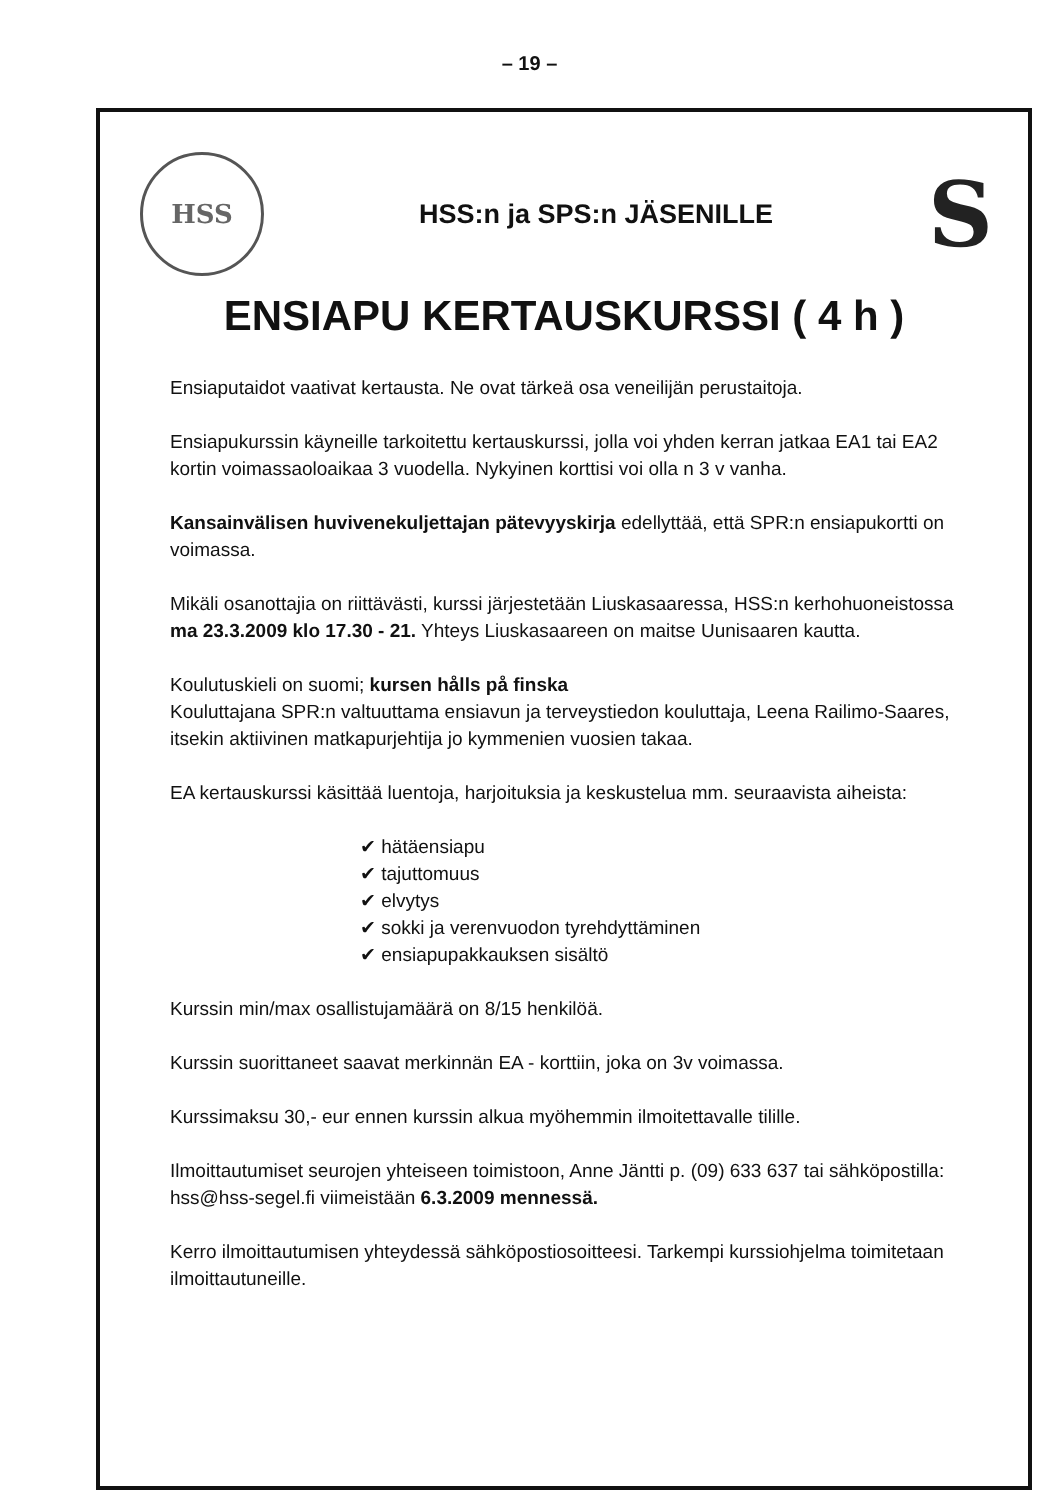– 19 –
HSS
HSS:n ja SPS:n JÄSENILLE
S
ENSIAPU KERTAUSKURSSI ( 4 h )
Ensiaputaidot vaativat kertausta. Ne ovat tärkeä osa veneilijän perustaitoja.
Ensiapukurssin käyneille tarkoitettu kertauskurssi, jolla voi yhden kerran jatkaa EA1 tai EA2 kortin voimassaoloaikaa 3 vuodella. Nykyinen korttisi voi olla n 3 v vanha.
Kansainvälisen huvivenekuljettajan pätevyyskirja edellyttää, että SPR:n ensiapukortti on voimassa.
Mikäli osanottajia on riittävästi, kurssi järjestetään Liuskasaaressa, HSS:n kerhohuoneistossa ma 23.3.2009 klo 17.30 - 21. Yhteys Liuskasaareen on maitse Uunisaaren kautta.
Koulutuskieli on suomi; kursen hålls på finska
Kouluttajana SPR:n valtuuttama ensiavun ja terveystiedon kouluttaja, Leena Railimo-Saares, itsekin aktiivinen matkapurjehtija jo kymmenien vuosien takaa.
EA kertauskurssi käsittää luentoja, harjoituksia ja keskustelua mm. seuraavista aiheista:
✔ hätäensiapu
✔ tajuttomuus
✔ elvytys
✔ sokki ja verenvuodon tyrehdyttäminen
✔ ensiapupakkauksen sisältö
Kurssin min/max osallistujamäärä on 8/15 henkilöä.
Kurssin suorittaneet saavat merkinnän EA - korttiin, joka on 3v voimassa.
Kurssimaksu 30,- eur ennen kurssin alkua myöhemmin ilmoitettavalle tilille.
Ilmoittautumiset seurojen yhteiseen toimistoon, Anne Jäntti p. (09) 633 637 tai sähköpostilla: hss@hss-segel.fi viimeistään 6.3.2009 mennessä.
Kerro ilmoittautumisen yhteydessä sähköpostiosoitteesi. Tarkempi kurssiohjelma toimitetaan ilmoittautuneille.